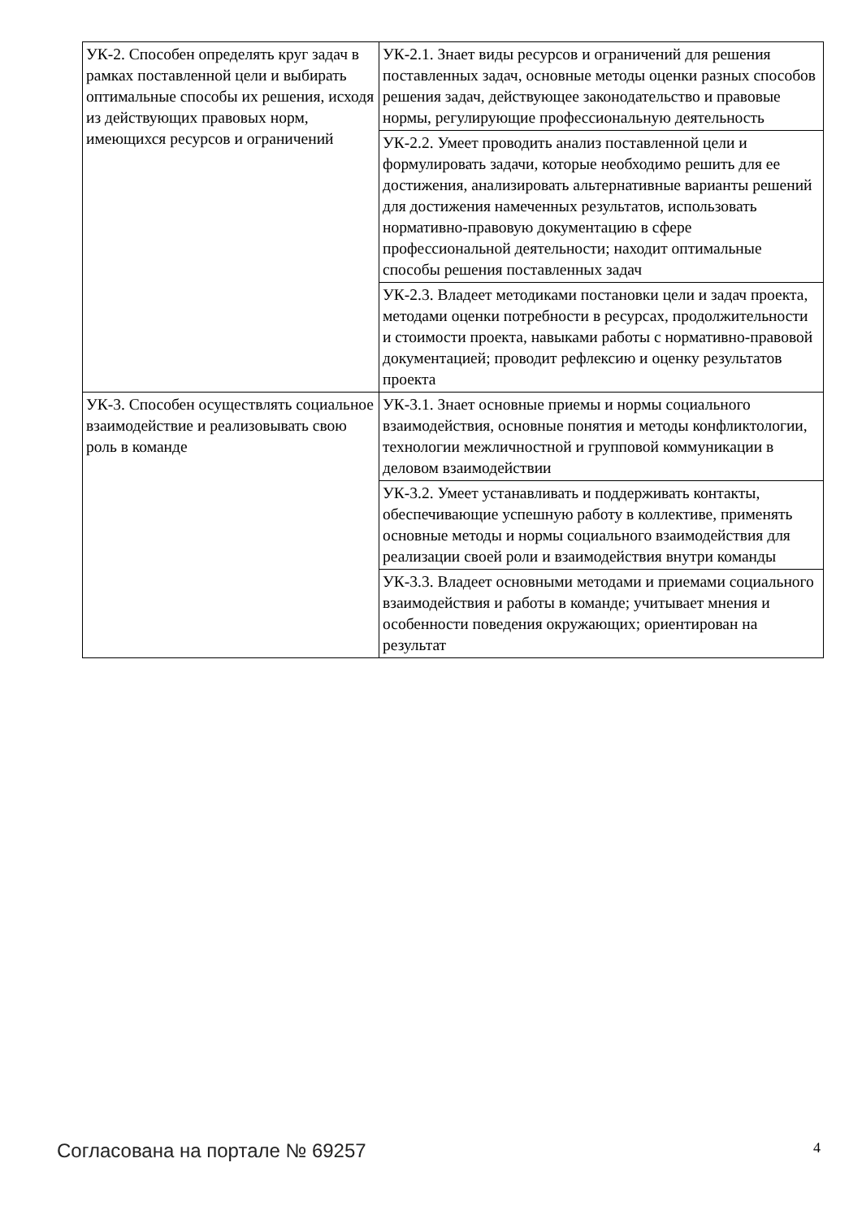| УК-2. Способен определять круг задач в рамках поставленной цели и выбирать оптимальные способы их решения, исходя из действующих правовых норм, имеющихся ресурсов и ограничений | УК-2.1. Знает виды ресурсов и ограничений для решения поставленных задач, основные методы оценки разных способов решения задач, действующее законодательство и правовые нормы, регулирующие профессиональную деятельность |
| | УК-2.2. Умеет проводить анализ поставленной цели и формулировать задачи, которые необходимо решить для ее достижения, анализировать альтернативные варианты решений для достижения намеченных результатов, использовать нормативно-правовую документацию в сфере профессиональной деятельности; находит оптимальные способы решения поставленных задач |
| | УК-2.3. Владеет методиками постановки цели и задач проекта, методами оценки потребности в ресурсах, продолжительности и стоимости проекта, навыками работы с нормативно-правовой документацией; проводит рефлексию и оценку результатов проекта |
| УК-3. Способен осуществлять социальное взаимодействие и реализовывать свою роль в команде | УК-3.1. Знает основные приемы и нормы социального взаимодействия, основные понятия и методы конфликтологии, технологии межличностной и групповой коммуникации в деловом взаимодействии |
| | УК-3.2. Умеет устанавливать и поддерживать контакты, обеспечивающие успешную работу в коллективе, применять основные методы и нормы социального взаимодействия для реализации своей роли и взаимодействия внутри команды |
| | УК-3.3. Владеет основными методами и приемами социального взаимодействия и работы в команде; учитывает мнения и особенности поведения окружающих; ориентирован на результат |
Согласована на портале № 69257 4